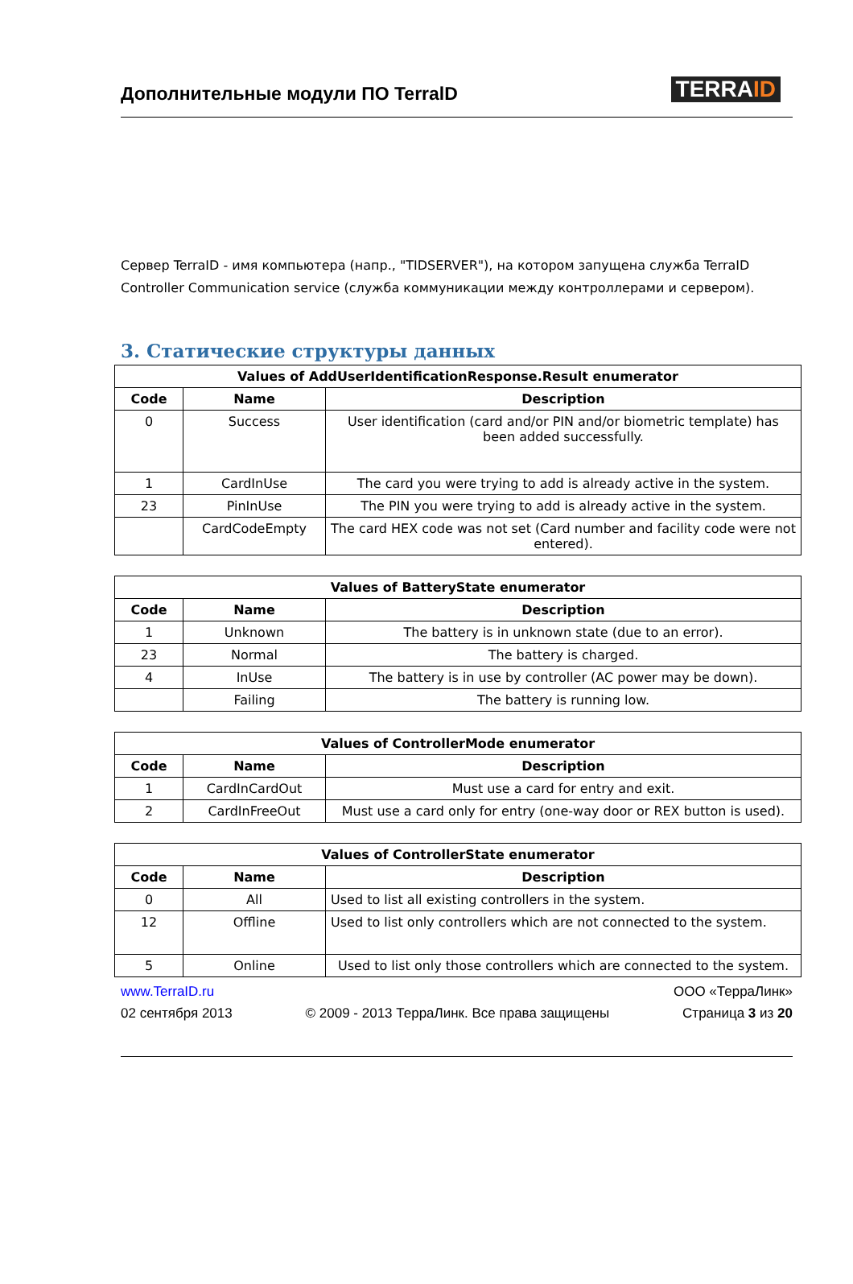Дополнительные модули ПО TerralD
TERRAID
Сервер TerraID - имя компьютера (напр., "TIDSERVER"), на котором запущена служба TerraID Controller Communication service (служба коммуникации между контроллерами и сервером).
3. Статические структуры данных
| Values of AddUserIdentificationResponse.Result enumerator | | |
| --- | --- | --- |
| Code | Name | Description |
| 0 | Success | User identification (card and/or PIN and/or biometric template) has been added successfully. |
| 1 | CardInUse | The card you were trying to add is already active in the system. |
| 23 | PinInUse | The PIN you were trying to add is already active in the system. |
| | CardCodeEmpty | The card HEX code was not set (Card number and facility code were not entered). |
| Values of BatteryState enumerator | | |
| --- | --- | --- |
| Code | Name | Description |
| 1 | Unknown | The battery is in unknown state (due to an error). |
| 23 | Normal | The battery is charged. |
| 4 | InUse | The battery is in use by controller (AC power may be down). |
| | Failing | The battery is running low. |
| Values of ControllerMode enumerator | | |
| --- | --- | --- |
| Code | Name | Description |
| 1 | CardInCardOut | Must use a card for entry and exit. |
| 2 | CardInFreeOut | Must use a card only for entry (one-way door or REX button is used). |
| Values of ControllerState enumerator | | |
| --- | --- | --- |
| Code | Name | Description |
| 0 | All | Used to list all existing controllers in the system. |
| 12 | Offline | Used to list only controllers which are not connected to the system. |
| 5 | Online | Used to list only those controllers which are connected to the system. |
www.TerraID.ru ООО «ТерраЛинк»
02 сентября 2013 © 2009 - 2013 ТерраЛинк. Все права защищены Страница 3 из 20